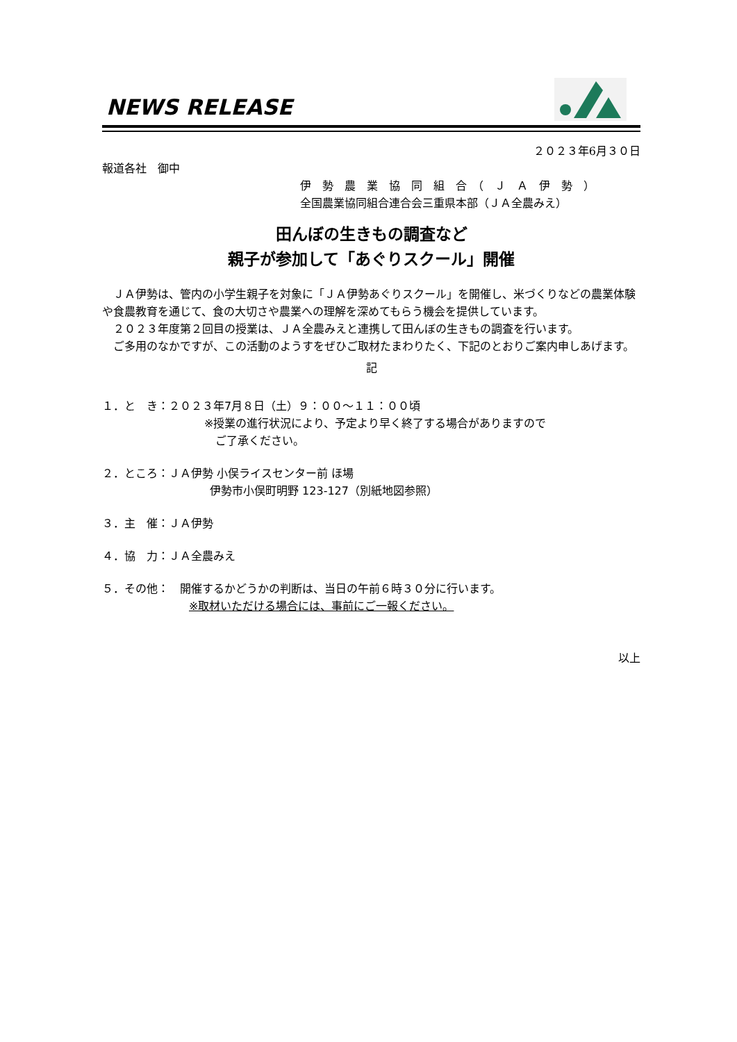NEWS RELEASE
２０２３年6月３０日
報道各社　御中
伊　勢　農　業　協　同　組　合　（　Ｊ　Ａ　伊　勢　）
全国農業協同組合連合会三重県本部（ＪＡ全農みえ）
田んぼの生きもの調査など
親子が参加して「あぐりスクール」開催
　ＪＡ伊勢は、管内の小学生親子を対象に「ＪＡ伊勢あぐりスクール」を開催し、米づくりなどの農業体験や食農教育を通じて、食の大切さや農業への理解を深めてもらう機会を提供しています。
　２０２３年度第２回目の授業は、ＪＡ全農みえと連携して田んぼの生きもの調査を行います。
　ご多用のなかですが、この活動のようすをぜひご取材たまわりたく、下記のとおりご案内申しあげます。
記
１．と　き：２０２３年7月８日（土）９：００～１１：００頃
※授業の進行状況により、予定より早く終了する場合がありますので
　ご了承ください。
２．ところ：ＪＡ伊勢 小俣ライスセンター前 ほ場
伊勢市小俣町明野 123-127（別紙地図参照）
３．主　催：ＪＡ伊勢
４．協　力：ＪＡ全農みえ
５．その他：　開催するかどうかの判断は、当日の午前６時３０分に行います。
※取材いただける場合には、事前にご一報ください。
以上